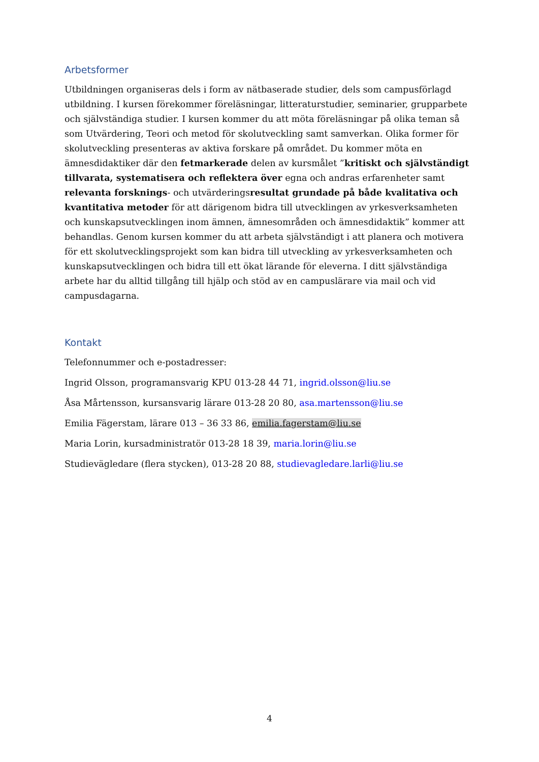Arbetsformer
Utbildningen organiseras dels i form av nätbaserade studier, dels som campusförlagd utbildning. I kursen förekommer föreläsningar, litteraturstudier, seminarier, grupparbete och självständiga studier. I kursen kommer du att möta föreläsningar på olika teman så som Utvärdering, Teori och metod för skolutveckling samt samverkan. Olika former för skolutveckling presenteras av aktiva forskare på området. Du kommer möta en ämnesdidaktiker där den fetmarkerade delen av kursmålet ”kritiskt och självständigt tillvarata, systematisera och reflektera över egna och andras erfarenheter samt relevanta forsknings- och utvärderingsresultat grundade på både kvalitativa och kvantitativa metoder för att därigenom bidra till utvecklingen av yrkesverksamheten och kunskapsutvecklingen inom ämnen, ämnesområden och ämnesdidaktik” kommer att behandlas. Genom kursen kommer du att arbeta självständigt i att planera och motivera för ett skolutvecklingsprojekt som kan bidra till utveckling av yrkesverksamheten och kunskapsutvecklingen och bidra till ett ökat lärande för eleverna. I ditt självständiga arbete har du alltid tillgång till hjälp och stöd av en campuslärare via mail och vid campusdagarna.
Kontakt
Telefonnummer och e-postadresser:
Ingrid Olsson, programansvarig KPU 013-28 44 71, ingrid.olsson@liu.se
Åsa Mårtensson, kursansvarig lärare 013-28 20 80, asa.martensson@liu.se
Emilia Fägerstam, lärare 013 – 36 33 86, emilia.fagerstam@liu.se
Maria Lorin, kursadministratör 013-28 18 39, maria.lorin@liu.se
Studievägledare (flera stycken), 013-28 20 88, studievagledare.larli@liu.se
4